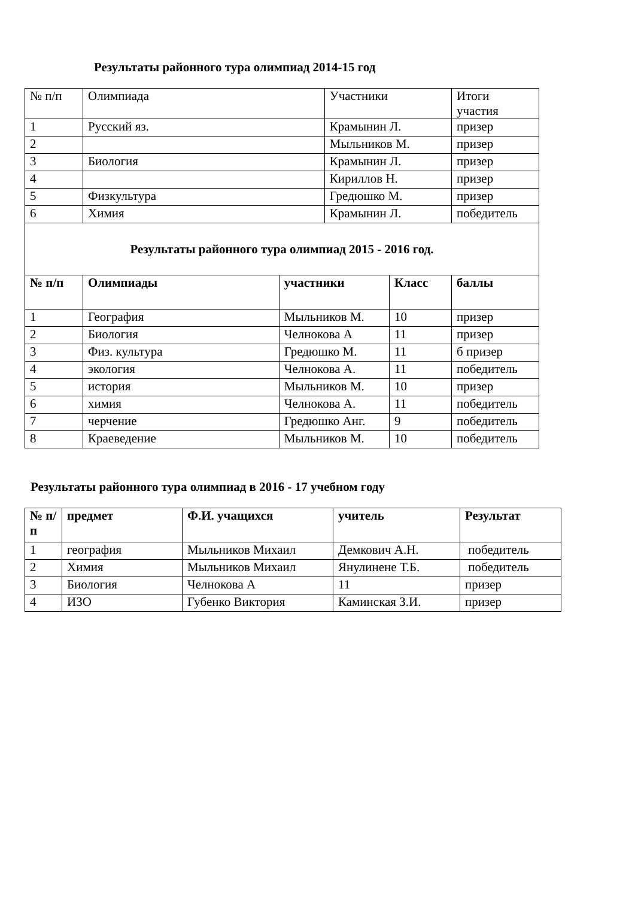Результаты районного тура олимпиад 2014-15 год
| № п/п | Олимпиада | | Участники | | Итоги участия |
| 1 | Русский яз. | | Крамынин Л. | | призер |
| 2 | | | Мыльников М. | | призер |
| 3 | Биология | | Крамынин Л. | | призер |
| 4 | | | Кириллов Н. | | призер |
| 5 | Физкультура | | Гредюшко М. | | призер |
| 6 | Химия | | Крамынин Л. | | победитель |
| Результаты районного тура олимпиад 2015 - 2016 год. | | | | | |
| № п/п | Олимпиады | участники | | Класс | баллы |
| 1 | География | Мыльников М. | | 10 | призер |
| 2 | Биология | Челнокова А | | 11 | призер |
| 3 | Физ. культура | Гредюшко М. | | 11 | б призер |
| 4 | экология | Челнокова А. | | 11 | победитель |
| 5 | история | Мыльников М. | | 10 | призер |
| 6 | химия | Челнокова А. | | 11 | победитель |
| 7 | черчение | Гредюшко Анг. | | 9 | победитель |
| 8 | Краеведение | Мыльников М. | | 10 | победитель |
Результаты районного тура олимпиад в 2016 - 17 учебном году
| № п/п | предмет | Ф.И. учащихся | учитель | Результат |
| --- | --- | --- | --- | --- |
| 1 | география | Мыльников Михаил | Демкович А.Н. | победитель |
| 2 | Химия | Мыльников Михаил | Янулинене Т.Б. | победитель |
| 3 | Биология | Челнокова А | 11 | призер |
| 4 | ИЗО | Губенко Виктория | Каминская З.И. | призер |